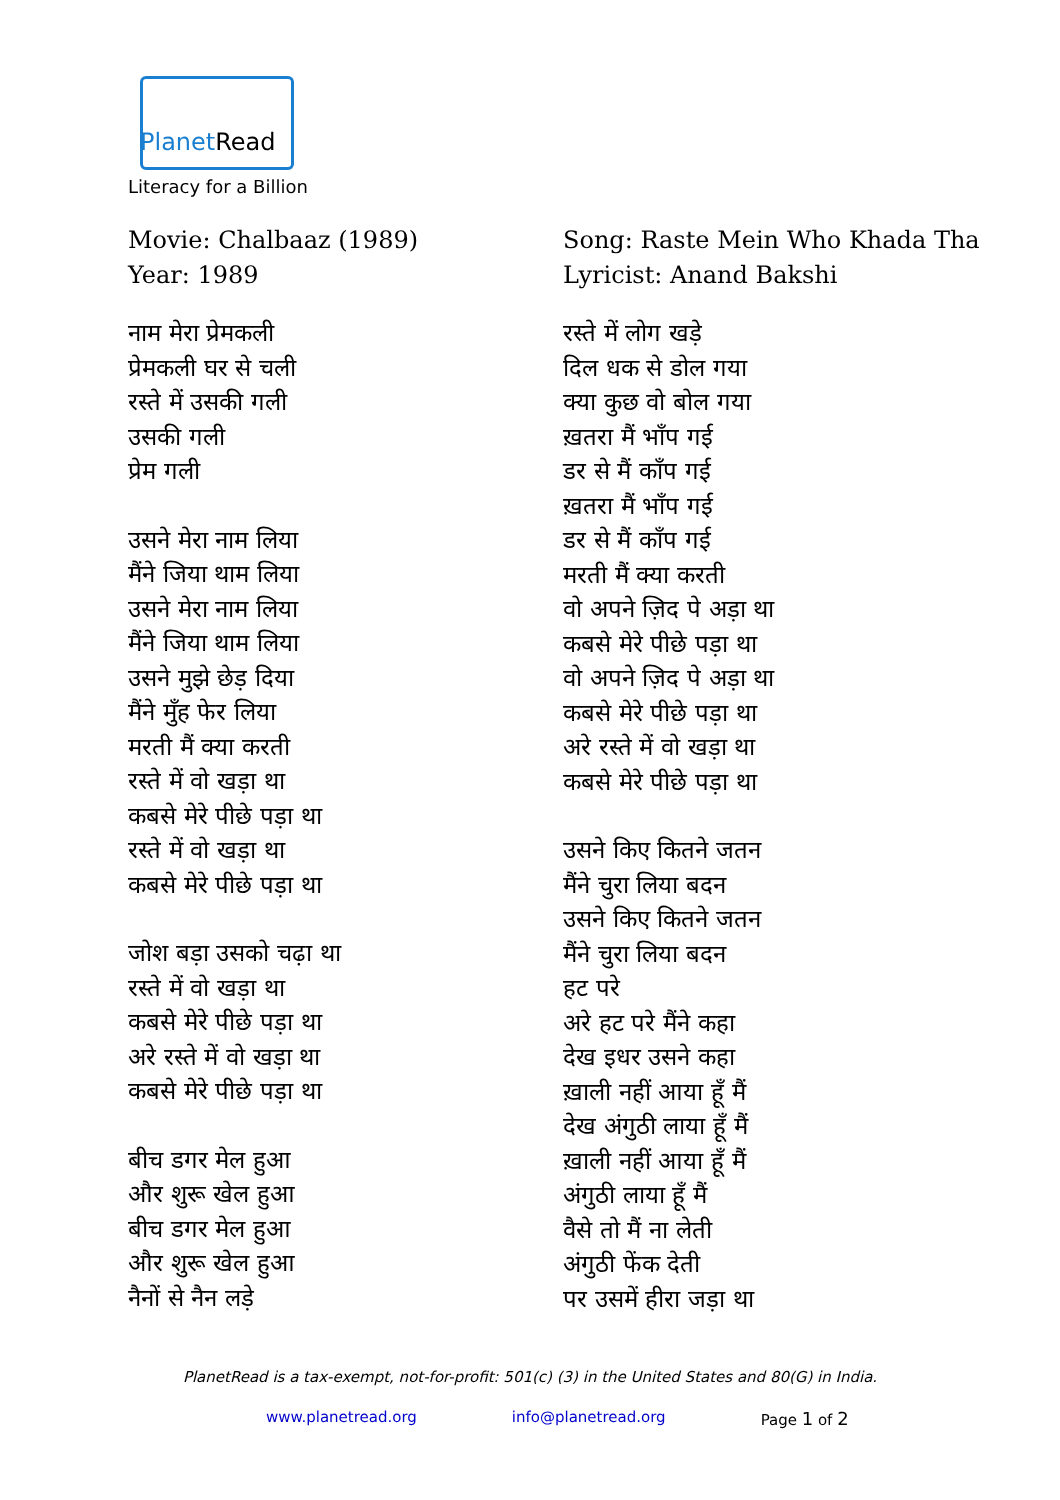PlanetRead
Literacy for a Billion
Movie: Chalbaaz (1989)
Year: 1989
नाम मेरा प्रेमकली
प्रेमकली घर से चली
रस्ते में उसकी गली
उसकी गली
प्रेम गली
उसने मेरा नाम लिया
मैंने जिया थाम लिया
उसने मेरा नाम लिया
मैंने जिया थाम लिया
उसने मुझे छेड़ दिया
मैंने मुँह फेर लिया
मरती मैं क्या करती
रस्ते में वो खड़ा था
कबसे मेरे पीछे पड़ा था
रस्ते में वो खड़ा था
कबसे मेरे पीछे पड़ा था
जोश बड़ा उसको चढ़ा था
रस्ते में वो खड़ा था
कबसे मेरे पीछे पड़ा था
अरे रस्ते में वो खड़ा था
कबसे मेरे पीछे पड़ा था
बीच डगर मेल हुआ
और शुरू खेल हुआ
बीच डगर मेल हुआ
और शुरू खेल हुआ
नैनों से नैन लड़े
Song: Raste Mein Who Khada Tha
Lyricist: Anand Bakshi
रस्ते में लोग खड़े
दिल धक से डोल गया
क्या कुछ वो बोल गया
ख़तरा मैं भाँप गई
डर से मैं काँप गई
ख़तरा मैं भाँप गई
डर से मैं काँप गई
मरती मैं क्या करती
वो अपने ज़िद पे अड़ा था
कबसे मेरे पीछे पड़ा था
वो अपने ज़िद पे अड़ा था
कबसे मेरे पीछे पड़ा था
अरे रस्ते में वो खड़ा था
कबसे मेरे पीछे पड़ा था
उसने किए कितने जतन
मैंने चुरा लिया बदन
उसने किए कितने जतन
मैंने चुरा लिया बदन
हट परे
अरे हट परे मैंने कहा
देख इधर उसने कहा
ख़ाली नहीं आया हूँ मैं
देख अंगुठी लाया हूँ मैं
ख़ाली नहीं आया हूँ मैं
अंगुठी लाया हूँ मैं
वैसे तो मैं ना लेती
अंगुठी फेंक देती
पर उसमें हीरा जड़ा था
PlanetRead is a tax-exempt, not-for-profit: 501(c) (3) in the United States and 80(G) in India.
www.planetread.org info@planetread.org Page 1 of 2